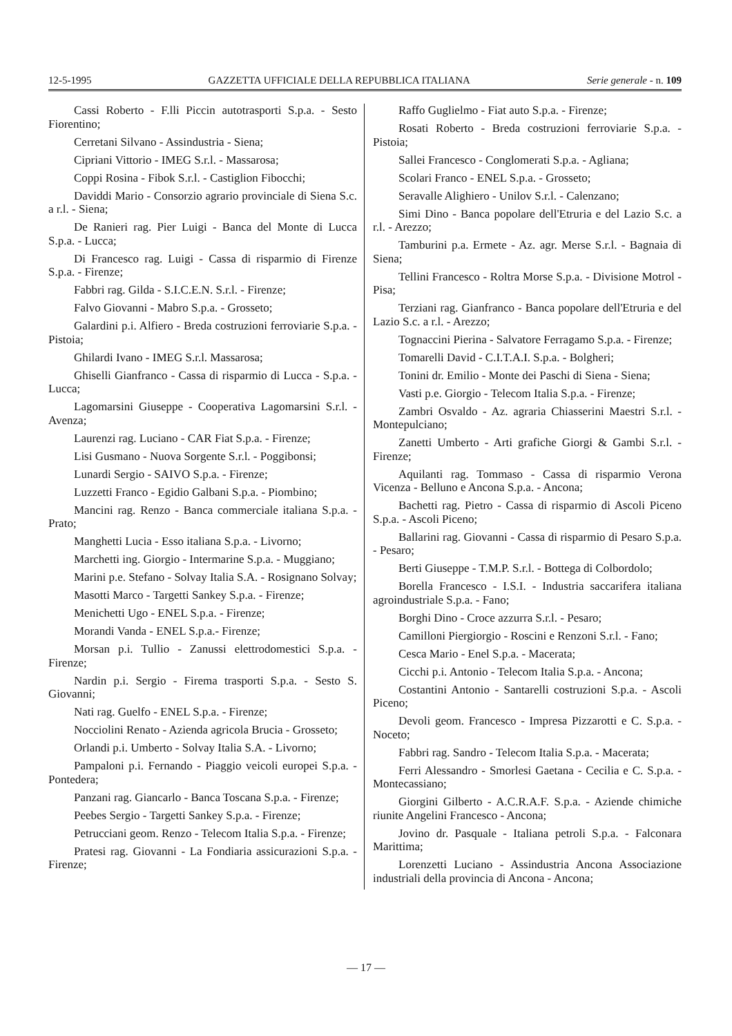12-5-1995 GAZZETTA UFFICIALE DELLA REPUBBLICA ITALIANA Serie generale - n. 109
Cassi Roberto - F.lli Piccin autotrasporti S.p.a. - Sesto Fiorentino;
Cerretani Silvano - Assindustria - Siena;
Cipriani Vittorio - IMEG S.r.l. - Massarosa;
Coppi Rosina - Fibok S.r.l. - Castiglion Fibocchi;
Daviddi Mario - Consorzio agrario provinciale di Siena S.c. a r.l. - Siena;
De Ranieri rag. Pier Luigi - Banca del Monte di Lucca S.p.a. - Lucca;
Di Francesco rag. Luigi - Cassa di risparmio di Firenze S.p.a. - Firenze;
Fabbri rag. Gilda - S.I.C.E.N. S.r.l. - Firenze;
Falvo Giovanni - Mabro S.p.a. - Grosseto;
Galardini p.i. Alfiero - Breda costruzioni ferroviarie S.p.a. - Pistoia;
Ghilardi Ivano - IMEG S.r.l. Massarosa;
Ghiselli Gianfranco - Cassa di risparmio di Lucca - S.p.a. - Lucca;
Lagomarsini Giuseppe - Cooperativa Lagomarsini S.r.l. - Avenza;
Laurenzi rag. Luciano - CAR Fiat S.p.a. - Firenze;
Lisi Gusmano - Nuova Sorgente S.r.l. - Poggibonsi;
Lunardi Sergio - SAIVO S.p.a. - Firenze;
Luzzetti Franco - Egidio Galbani S.p.a. - Piombino;
Mancini rag. Renzo - Banca commerciale italiana S.p.a. - Prato;
Manghetti Lucia - Esso italiana S.p.a. - Livorno;
Marchetti ing. Giorgio - Intermarine S.p.a. - Muggiano;
Marini p.e. Stefano - Solvay Italia S.A. - Rosignano Solvay;
Masotti Marco - Targetti Sankey S.p.a. - Firenze;
Menichetti Ugo - ENEL S.p.a. - Firenze;
Morandi Vanda - ENEL S.p.a.- Firenze;
Morsan p.i. Tullio - Zanussi elettrodomestici S.p.a. - Firenze;
Nardin p.i. Sergio - Firema trasporti S.p.a. - Sesto S. Giovanni;
Nati rag. Guelfo - ENEL S.p.a. - Firenze;
Nocciolini Renato - Azienda agricola Brucia - Grosseto;
Orlandi p.i. Umberto - Solvay Italia S.A. - Livorno;
Pampaloni p.i. Fernando - Piaggio veicoli europei S.p.a. - Pontedera;
Panzani rag. Giancarlo - Banca Toscana S.p.a. - Firenze;
Peebes Sergio - Targetti Sankey S.p.a. - Firenze;
Petrucciani geom. Renzo - Telecom Italia S.p.a. - Firenze;
Pratesi rag. Giovanni - La Fondiaria assicurazioni S.p.a. - Firenze;
Raffo Guglielmo - Fiat auto S.p.a. - Firenze;
Rosati Roberto - Breda costruzioni ferroviarie S.p.a. - Pistoia;
Sallei Francesco - Conglomerati S.p.a. - Agliana;
Scolari Franco - ENEL S.p.a. - Grosseto;
Seravalle Alighiero - Unilov S.r.l. - Calenzano;
Simi Dino - Banca popolare dell'Etruria e del Lazio S.c. a r.l. - Arezzo;
Tamburini p.a. Ermete - Az. agr. Merse S.r.l. - Bagnaia di Siena;
Tellini Francesco - Roltra Morse S.p.a. - Divisione Motrol - Pisa;
Terziani rag. Gianfranco - Banca popolare dell'Etruria e del Lazio S.c. a r.l. - Arezzo;
Tognaccini Pierina - Salvatore Ferragamo S.p.a. - Firenze;
Tomarelli David - C.I.T.A.I. S.p.a. - Bolgheri;
Tonini dr. Emilio - Monte dei Paschi di Siena - Siena;
Vasti p.e. Giorgio - Telecom Italia S.p.a. - Firenze;
Zambri Osvaldo - Az. agraria Chiasserini Maestri S.r.l. - Montepulciano;
Zanetti Umberto - Arti grafiche Giorgi & Gambi S.r.l. - Firenze;
Aquilanti rag. Tommaso - Cassa di risparmio Verona Vicenza - Belluno e Ancona S.p.a. - Ancona;
Bachetti rag. Pietro - Cassa di risparmio di Ascoli Piceno S.p.a. - Ascoli Piceno;
Ballarini rag. Giovanni - Cassa di risparmio di Pesaro S.p.a. - Pesaro;
Berti Giuseppe - T.M.P. S.r.l. - Bottega di Colbordolo;
Borella Francesco - I.S.I. - Industria saccarifera italiana agroindustriale S.p.a. - Fano;
Borghi Dino - Croce azzurra S.r.l. - Pesaro;
Camilloni Piergiorgio - Roscini e Renzoni S.r.l. - Fano;
Cesca Mario - Enel S.p.a. - Macerata;
Cicchi p.i. Antonio - Telecom Italia S.p.a. - Ancona;
Costantini Antonio - Santarelli costruzioni S.p.a. - Ascoli Piceno;
Devoli geom. Francesco - Impresa Pizzarotti e C. S.p.a. - Noceto;
Fabbri rag. Sandro - Telecom Italia S.p.a. - Macerata;
Ferri Alessandro - Smorlesi Gaetana - Cecilia e C. S.p.a. - Montecassiano;
Giorgini Gilberto - A.C.R.A.F. S.p.a. - Aziende chimiche riunite Angelini Francesco - Ancona;
Jovino dr. Pasquale - Italiana petroli S.p.a. - Falconara Marittima;
Lorenzetti Luciano - Assindustria Ancona Associazione industriali della provincia di Ancona - Ancona;
— 17 —